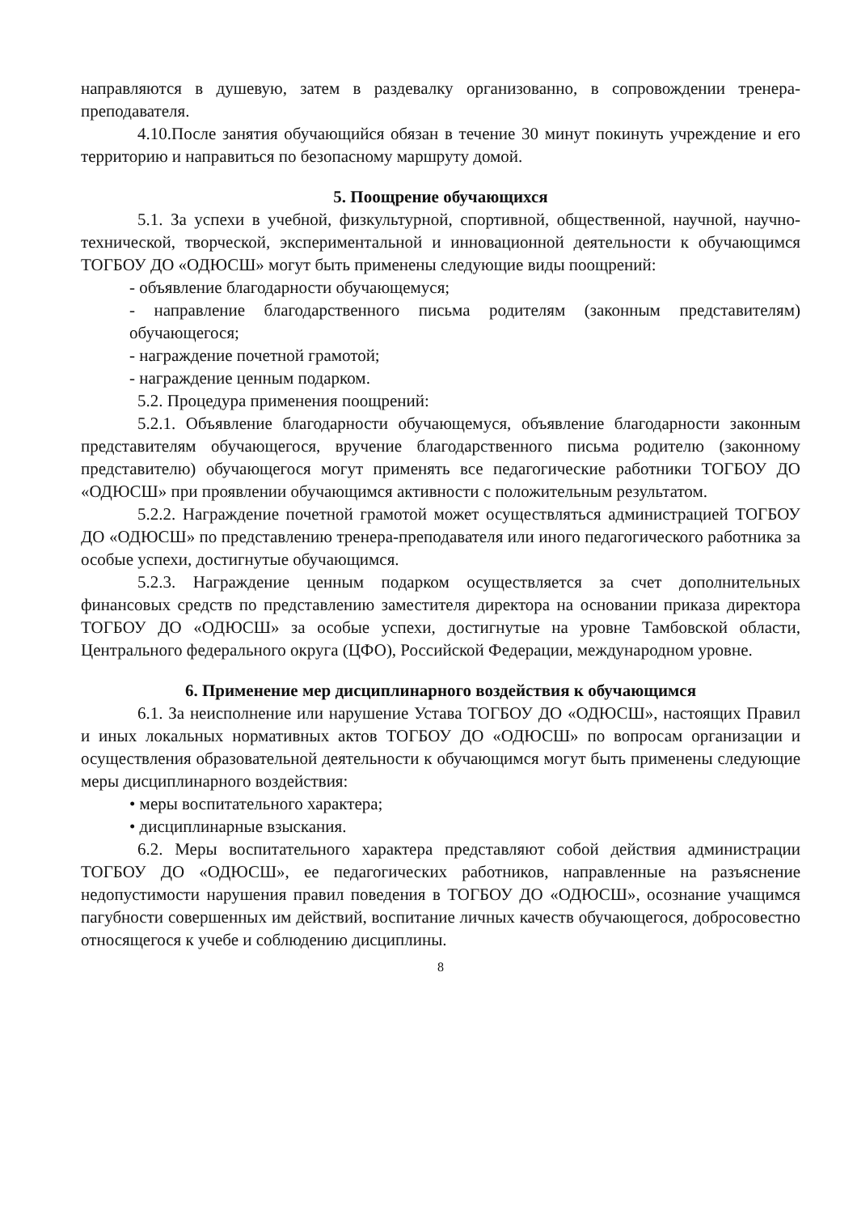направляются в душевую, затем в раздевалку организованно, в сопровождении тренера-преподавателя.
4.10.После занятия обучающийся обязан в течение 30 минут покинуть учреждение и его территорию и направиться по безопасному маршруту домой.
5. Поощрение обучающихся
5.1. За успехи в учебной, физкультурной, спортивной, общественной, научной, научно-технической, творческой, экспериментальной и инновационной деятельности к обучающимся ТОГБОУ ДО «ОДЮСШ» могут быть применены следующие виды поощрений:
- объявление благодарности обучающемуся;
- направление благодарственного письма родителям (законным представителям) обучающегося;
- награждение почетной грамотой;
- награждение ценным подарком.
5.2. Процедура применения поощрений:
5.2.1. Объявление благодарности обучающемуся, объявление благодарности законным представителям обучающегося, вручение благодарственного письма родителю (законному представителю) обучающегося могут применять все педагогические работники ТОГБОУ ДО «ОДЮСШ» при проявлении обучающимся активности с положительным результатом.
5.2.2. Награждение почетной грамотой может осуществляться администрацией ТОГБОУ ДО «ОДЮСШ» по представлению тренера-преподавателя или иного педагогического работника за особые успехи, достигнутые обучающимся.
5.2.3. Награждение ценным подарком осуществляется за счет дополнительных финансовых средств по представлению заместителя директора на основании приказа директора ТОГБОУ ДО «ОДЮСШ» за особые успехи, достигнутые на уровне Тамбовской области, Центрального федерального округа (ЦФО), Российской Федерации, международном уровне.
6. Применение мер дисциплинарного воздействия к обучающимся
6.1. За неисполнение или нарушение Устава ТОГБОУ ДО «ОДЮСШ», настоящих Правил и иных локальных нормативных актов ТОГБОУ ДО «ОДЮСШ» по вопросам организации и осуществления образовательной деятельности к обучающимся могут быть применены следующие меры дисциплинарного воздействия:
• меры воспитательного характера;
• дисциплинарные взыскания.
6.2. Меры воспитательного характера представляют собой действия администрации ТОГБОУ ДО «ОДЮСШ», ее педагогических работников, направленные на разъяснение недопустимости нарушения правил поведения в ТОГБОУ ДО «ОДЮСШ», осознание учащимся пагубности совершенных им действий, воспитание личных качеств обучающегося, добросовестно относящегося к учебе и соблюдению дисциплины.
8